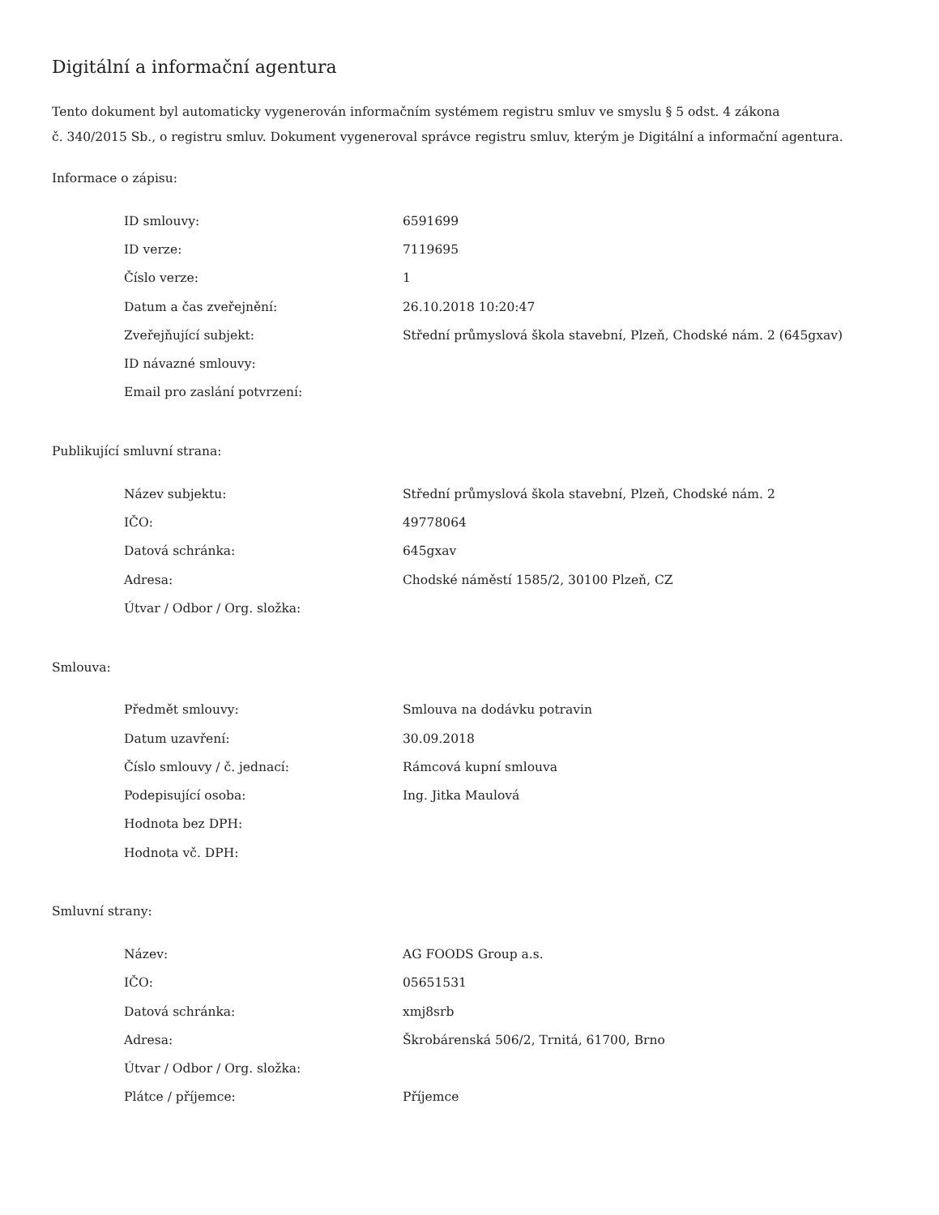Digitální a informační agentura
Tento dokument byl automaticky vygenerován informačním systémem registru smluv ve smyslu § 5 odst. 4 zákona
č. 340/2015 Sb., o registru smluv. Dokument vygeneroval správce registru smluv, kterým je Digitální a informační agentura.
Informace o zápisu:
| ID smlouvy: | 6591699 |
| ID verze: | 7119695 |
| Číslo verze: | 1 |
| Datum a čas zveřejnění: | 26.10.2018 10:20:47 |
| Zveřejňující subjekt: | Střední průmyslová škola stavební, Plzeň, Chodské nám. 2 (645gxav) |
| ID návazné smlouvy: | |
| Email pro zaslání potvrzení: | |
Publikující smluvní strana:
| Název subjektu: | Střední průmyslová škola stavební, Plzeň, Chodské nám. 2 |
| IČO: | 49778064 |
| Datová schránka: | 645gxav |
| Adresa: | Chodské náměstí 1585/2, 30100 Plzeň, CZ |
| Útvar / Odbor / Org. složka: | |
Smlouva:
| Předmět smlouvy: | Smlouva na dodávku potravin |
| Datum uzavření: | 30.09.2018 |
| Číslo smlouvy / č. jednací: | Rámcová kupní smlouva |
| Podepisující osoba: | Ing. Jitka Maulová |
| Hodnota bez DPH: | |
| Hodnota vč. DPH: | |
Smluvní strany:
| Název: | AG FOODS Group a.s. |
| IČO: | 05651531 |
| Datová schránka: | xmj8srb |
| Adresa: | Škrobárenská 506/2, Trnitá, 61700, Brno |
| Útvar / Odbor / Org. složka: | |
| Plátce / příjemce: | Příjemce |